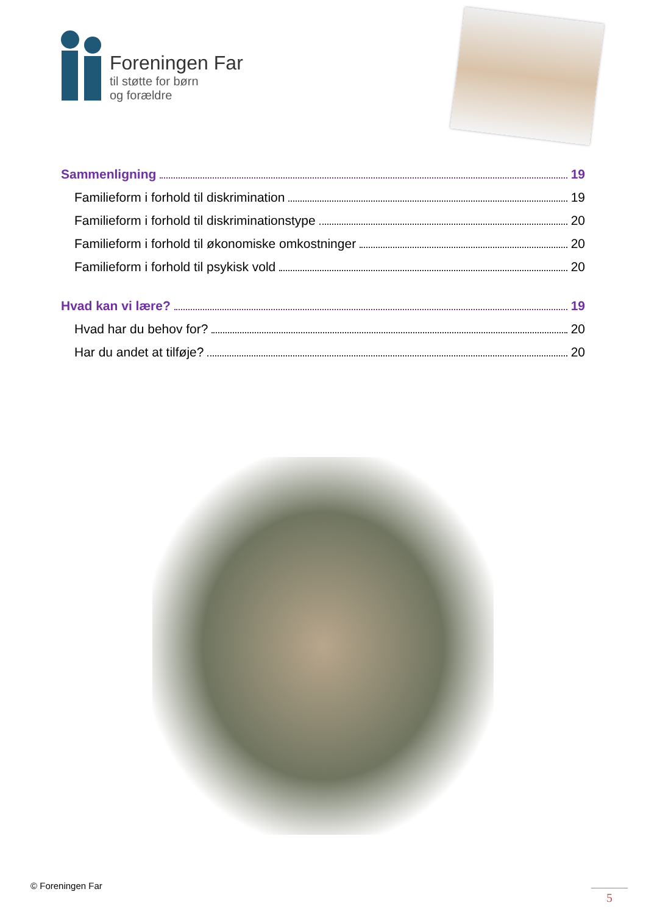Foreningen Far
til støtte for børn
og forældre
Sammenligning 19
Familieform i forhold til diskrimination 19
Familieform i forhold til diskriminationstype 20
Familieform i forhold til økonomiske omkostninger 20
Familieform i forhold til psykisk vold 20
Hvad kan vi lære? 19
Hvad har du behov for? 20
Har du andet at tilføje? 20
© Foreningen Far
5